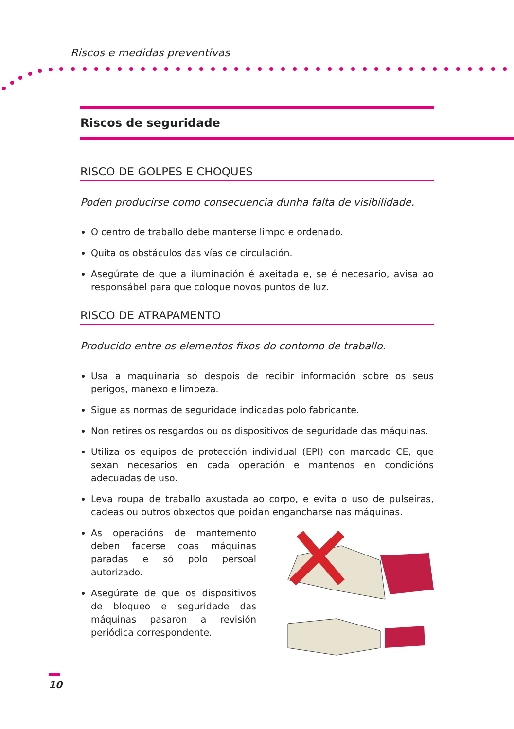Riscos e medidas preventivas
Riscos de seguridade
RISCO DE GOLPES E CHOQUES
Poden producirse como consecuencia dunha falta de visibilidade.
O centro de traballo debe manterse limpo e ordenado.
Quita os obstáculos das vías de circulación.
Asegúrate de que a iluminación é axeitada e, se é necesario, avisa ao responsábel para que coloque novos puntos de luz.
RISCO DE ATRAPAMENTO
Producido entre os elementos fixos do contorno de traballo.
Usa a maquinaria só despois de recibir información sobre os seus perigos, manexo e limpeza.
Sigue as normas de seguridade indicadas polo fabricante.
Non retires os resgardos ou os dispositivos de seguridade das máquinas.
Utiliza os equipos de protección individual (EPI) con marcado CE, que sexan necesarios en cada operación e mantenos en condicións adecuadas de uso.
Leva roupa de traballo axustada ao corpo, e evita o uso de pulseiras, cadeas ou outros obxectos que poidan engancharse nas máquinas.
As operacións de mantemento deben facerse coas máquinas paradas e só polo persoal autorizado.
Asegúrate de que os dispositivos de bloqueo e seguridade das máquinas pasaron a revisión periódica correspondente.
10